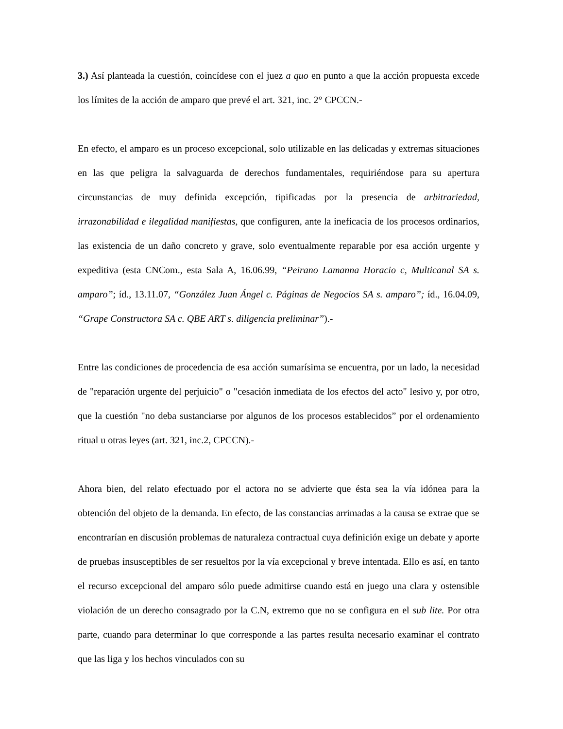3.) Así planteada la cuestión, coincídese con el juez a quo en punto a que la acción propuesta excede los límites de la acción de amparo que prevé el art. 321, inc. 2° CPCCN.-
En efecto, el amparo es un proceso excepcional, solo utilizable en las delicadas y extremas situaciones en las que peligra la salvaguarda de derechos fundamentales, requiriéndose para su apertura circunstancias de muy definida excepción, tipificadas por la presencia de arbitrariedad, irrazonabilidad e ilegalidad manifiestas, que configuren, ante la ineficacia de los procesos ordinarios, las existencia de un daño concreto y grave, solo eventualmente reparable por esa acción urgente y expeditiva (esta CNCom., esta Sala A, 16.06.99, “Peirano Lamanna Horacio c, Multicanal SA s. amparo”; íd., 13.11.07, “González Juan Ángel c. Páginas de Negocios SA s. amparo”; íd., 16.04.09, “Grape Constructora SA c. QBE ART s. diligencia preliminar”).-
Entre las condiciones de procedencia de esa acción sumarísima se encuentra, por un lado, la necesidad de "reparación urgente del perjuicio" o "cesación inmediata de los efectos del acto" lesivo y, por otro, que la cuestión "no deba sustanciarse por algunos de los procesos establecidos” por el ordenamiento ritual u otras leyes (art. 321, inc.2, CPCCN).-
Ahora bien, del relato efectuado por el actora no se advierte que ésta sea la vía idónea para la obtención del objeto de la demanda. En efecto, de las constancias arrimadas a la causa se extrae que se encontrarían en discusión problemas de naturaleza contractual cuya definición exige un debate y aporte de pruebas insusceptibles de ser resueltos por la vía excepcional y breve intentada. Ello es así, en tanto el recurso excepcional del amparo sólo puede admitirse cuando está en juego una clara y ostensible violación de un derecho consagrado por la C.N, extremo que no se configura en el sub lite. Por otra parte, cuando para determinar lo que corresponde a las partes resulta necesario examinar el contrato que las liga y los hechos vinculados con su